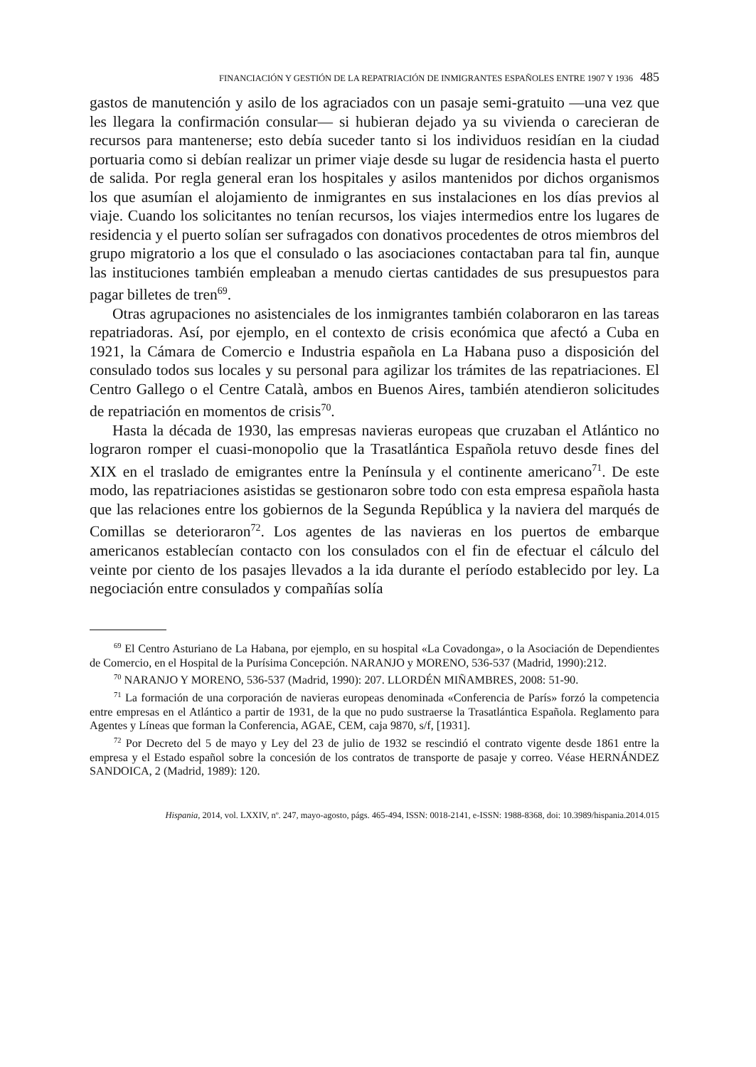FINANCIACIÓN Y GESTIÓN DE LA REPATRIACIÓN DE INMIGRANTES ESPAÑOLES ENTRE 1907 Y 1936 485
gastos de manutención y asilo de los agraciados con un pasaje semi-gratuito —una vez que les llegara la confirmación consular— si hubieran dejado ya su vivienda o carecieran de recursos para mantenerse; esto debía suceder tanto si los individuos residían en la ciudad portuaria como si debían realizar un primer viaje desde su lugar de residencia hasta el puerto de salida. Por regla general eran los hospitales y asilos mantenidos por dichos organismos los que asumían el alojamiento de inmigrantes en sus instalaciones en los días previos al viaje. Cuando los solicitantes no tenían recursos, los viajes intermedios entre los lugares de residencia y el puerto solían ser sufragados con donativos procedentes de otros miembros del grupo migratorio a los que el consulado o las asociaciones contactaban para tal fin, aunque las instituciones también empleaban a menudo ciertas cantidades de sus presupuestos para pagar billetes de tren<sup>69</sup>.
Otras agrupaciones no asistenciales de los inmigrantes también colaboraron en las tareas repatriadoras. Así, por ejemplo, en el contexto de crisis económica que afectó a Cuba en 1921, la Cámara de Comercio e Industria española en La Habana puso a disposición del consulado todos sus locales y su personal para agilizar los trámites de las repatriaciones. El Centro Gallego o el Centre Català, ambos en Buenos Aires, también atendieron solicitudes de repatriación en momentos de crisis<sup>70</sup>.
Hasta la década de 1930, las empresas navieras europeas que cruzaban el Atlántico no lograron romper el cuasi-monopolio que la Trasatlántica Española retuvo desde fines del XIX en el traslado de emigrantes entre la Península y el continente americano<sup>71</sup>. De este modo, las repatriaciones asistidas se gestionaron sobre todo con esta empresa española hasta que las relaciones entre los gobiernos de la Segunda República y la naviera del marqués de Comillas se deterioraron<sup>72</sup>. Los agentes de las navieras en los puertos de embarque americanos establecían contacto con los consulados con el fin de efectuar el cálculo del veinte por ciento de los pasajes llevados a la ida durante el período establecido por ley. La negociación entre consulados y compañías solía
<sup>69</sup> El Centro Asturiano de La Habana, por ejemplo, en su hospital «La Covadonga», o la Asociación de Dependientes de Comercio, en el Hospital de la Purísima Concepción. NARANJO y MORENO, 536-537 (Madrid, 1990):212.
<sup>70</sup> NARANJO Y MORENO, 536-537 (Madrid, 1990): 207. LLORDÉN MIÑAMBRES, 2008: 51-90.
<sup>71</sup> La formación de una corporación de navieras europeas denominada «Conferencia de París» forzó la competencia entre empresas en el Atlántico a partir de 1931, de la que no pudo sustraerse la Trasatlántica Española. Reglamento para Agentes y Líneas que forman la Conferencia, AGAE, CEM, caja 9870, s/f, [1931].
<sup>72</sup> Por Decreto del 5 de mayo y Ley del 23 de julio de 1932 se rescindió el contrato vigente desde 1861 entre la empresa y el Estado español sobre la concesión de los contratos de transporte de pasaje y correo. Véase HERNÁNDEZ SANDOICA, 2 (Madrid, 1989): 120.
Hispania, 2014, vol. LXXIV, nº. 247, mayo-agosto, págs. 465-494, ISSN: 0018-2141, e-ISSN: 1988-8368, doi: 10.3989/hispania.2014.015